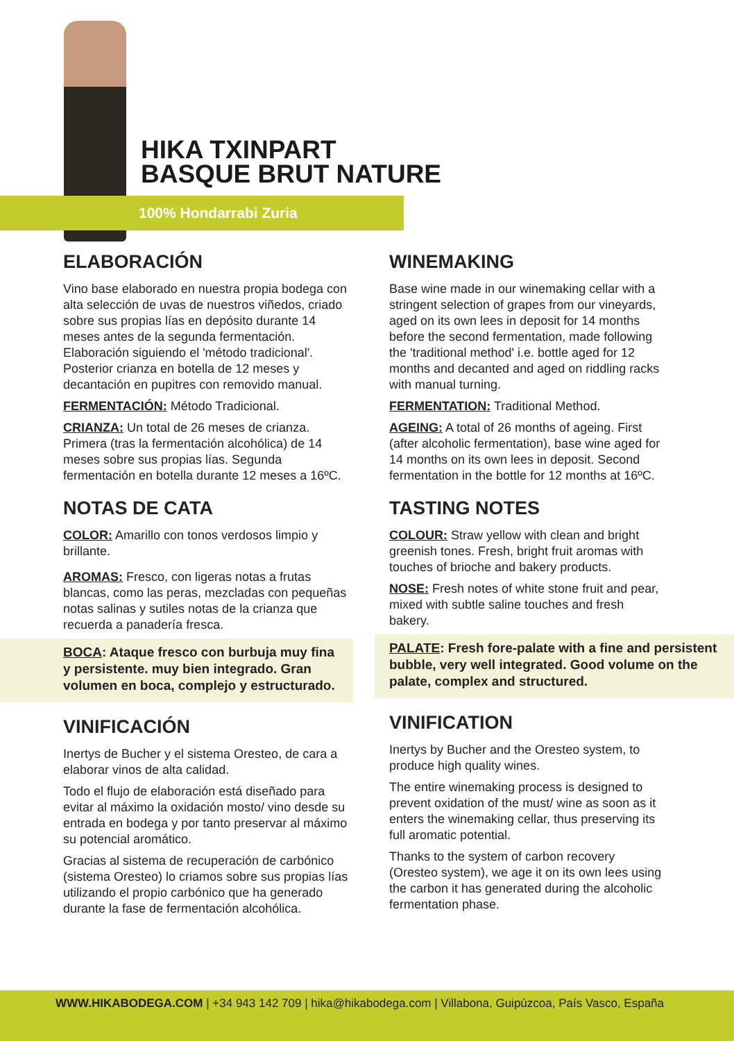HIKA TXINPART
BASQUE BRUT NATURE
100% Hondarrabi Zuria
ELABORACIÓN
Vino base elaborado en nuestra propia bodega con alta selección de uvas de nuestros viñedos, criado sobre sus propias lías en depósito durante 14 meses antes de la segunda fermentación. Elaboración siguiendo el 'método tradicional'. Posterior crianza en botella de 12 meses y decantación en pupitres con removido manual.
FERMENTACIÓN: Método Tradicional.
CRIANZA: Un total de 26 meses de crianza. Primera (tras la fermentación alcohólica) de 14 meses sobre sus propias lías. Segunda fermentación en botella durante 12 meses a 16ºC.
NOTAS DE CATA
COLOR: Amarillo con tonos verdosos limpio y brillante.
AROMAS: Fresco, con ligeras notas a frutas blancas, como las peras, mezcladas con pequeñas notas salinas y sutiles notas de la crianza que recuerda a panadería fresca.
BOCA: Ataque fresco con burbuja muy fina y persistente. muy bien integrado. Gran volumen en boca, complejo y estructurado.
VINIFICACIÓN
Inertys de Bucher y el sistema Oresteo, de cara a elaborar vinos de alta calidad.
Todo el flujo de elaboración está diseñado para evitar al máximo la oxidación mosto/ vino desde su entrada en bodega y por tanto preservar al máximo su potencial aromático.
Gracias al sistema de recuperación de carbónico (sistema Oresteo) lo criamos sobre sus propias lías utilizando el propio carbónico que ha generado durante la fase de fermentación alcohólica.
WINEMAKING
Base wine made in our winemaking cellar with a stringent selection of grapes from our vineyards, aged on its own lees in deposit for 14 months before the second fermentation, made following the 'traditional method' i.e. bottle aged for 12 months and decanted and aged on riddling racks with manual turning.
FERMENTATION: Traditional Method.
AGEING: A total of 26 months of ageing. First (after alcoholic fermentation), base wine aged for 14 months on its own lees in deposit. Second fermentation in the bottle for 12 months at 16ºC.
TASTING NOTES
COLOUR: Straw yellow with clean and bright greenish tones. Fresh, bright fruit aromas with touches of brioche and bakery products.
NOSE: Fresh notes of white stone fruit and pear, mixed with subtle saline touches and fresh bakery.
PALATE: Fresh fore-palate with a fine and persistent bubble, very well integrated. Good volume on the palate, complex and structured.
VINIFICATION
Inertys by Bucher and the Oresteo system, to produce high quality wines.
The entire winemaking process is designed to prevent oxidation of the must/ wine as soon as it enters the winemaking cellar, thus preserving its full aromatic potential.
Thanks to the system of carbon recovery (Oresteo system), we age it on its own lees using the carbon it has generated during the alcoholic fermentation phase.
WWW.HIKABODEGA.COM | +34 943 142 709 | hika@hikabodega.com | Villabona, Guipúzcoa, País Vasco, España